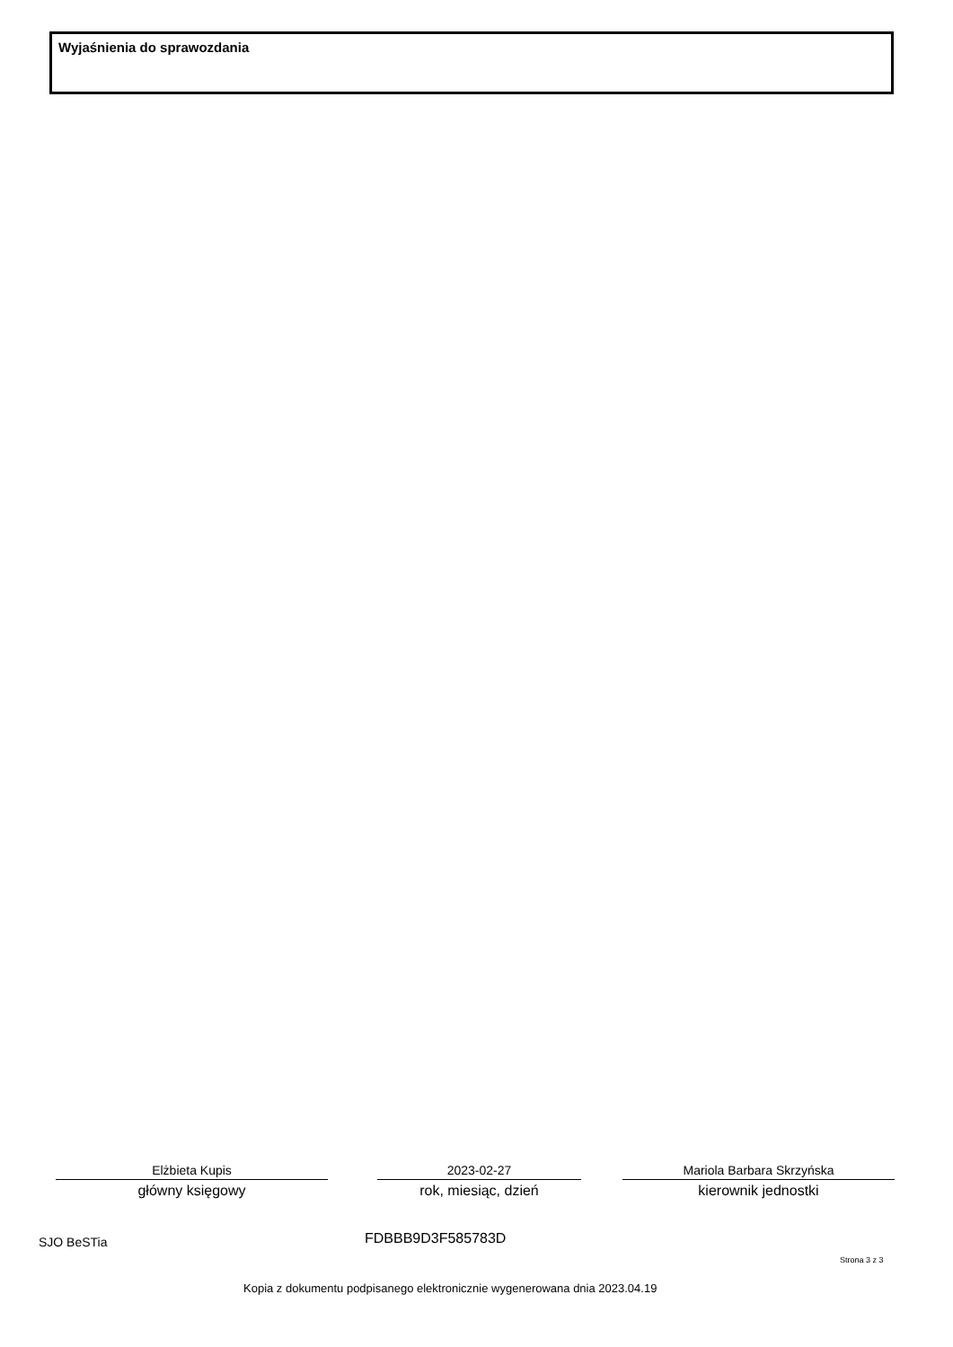Wyjaśnienia do sprawozdania
Elżbieta Kupis
główny księgowy
2023-02-27
rok, miesiąc, dzień
Mariola Barbara Skrzyńska
kierownik jednostki
SJO BeSTia FDBBB9D3F585783D
Strona 3 z 3
Kopia z dokumentu podpisanego elektronicznie wygenerowana dnia 2023.04.19